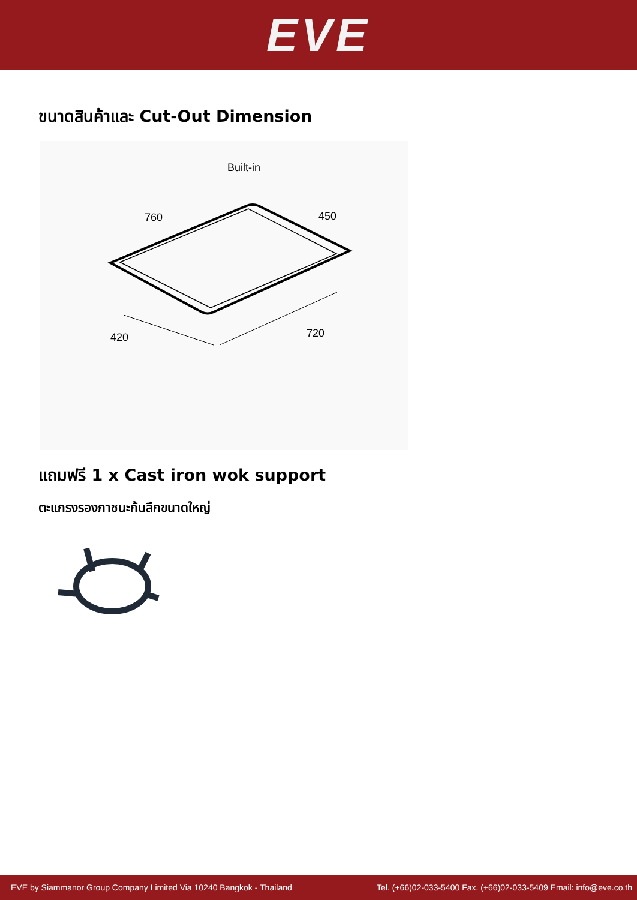EVE
ขนาดสินค้าและ Cut-Out Dimension
Built-in
760
450
420
720
แถมฟรี 1 x Cast iron wok support
ตะแกรงรองภาชนะก้นลึกขนาดใหญ่
EVE by Siammanor Group Company Limited Via 10240 Bangkok - Thailand Tel. (+66)02-033-5400 Fax. (+66)02-033-5409 Email: info@eve.co.th